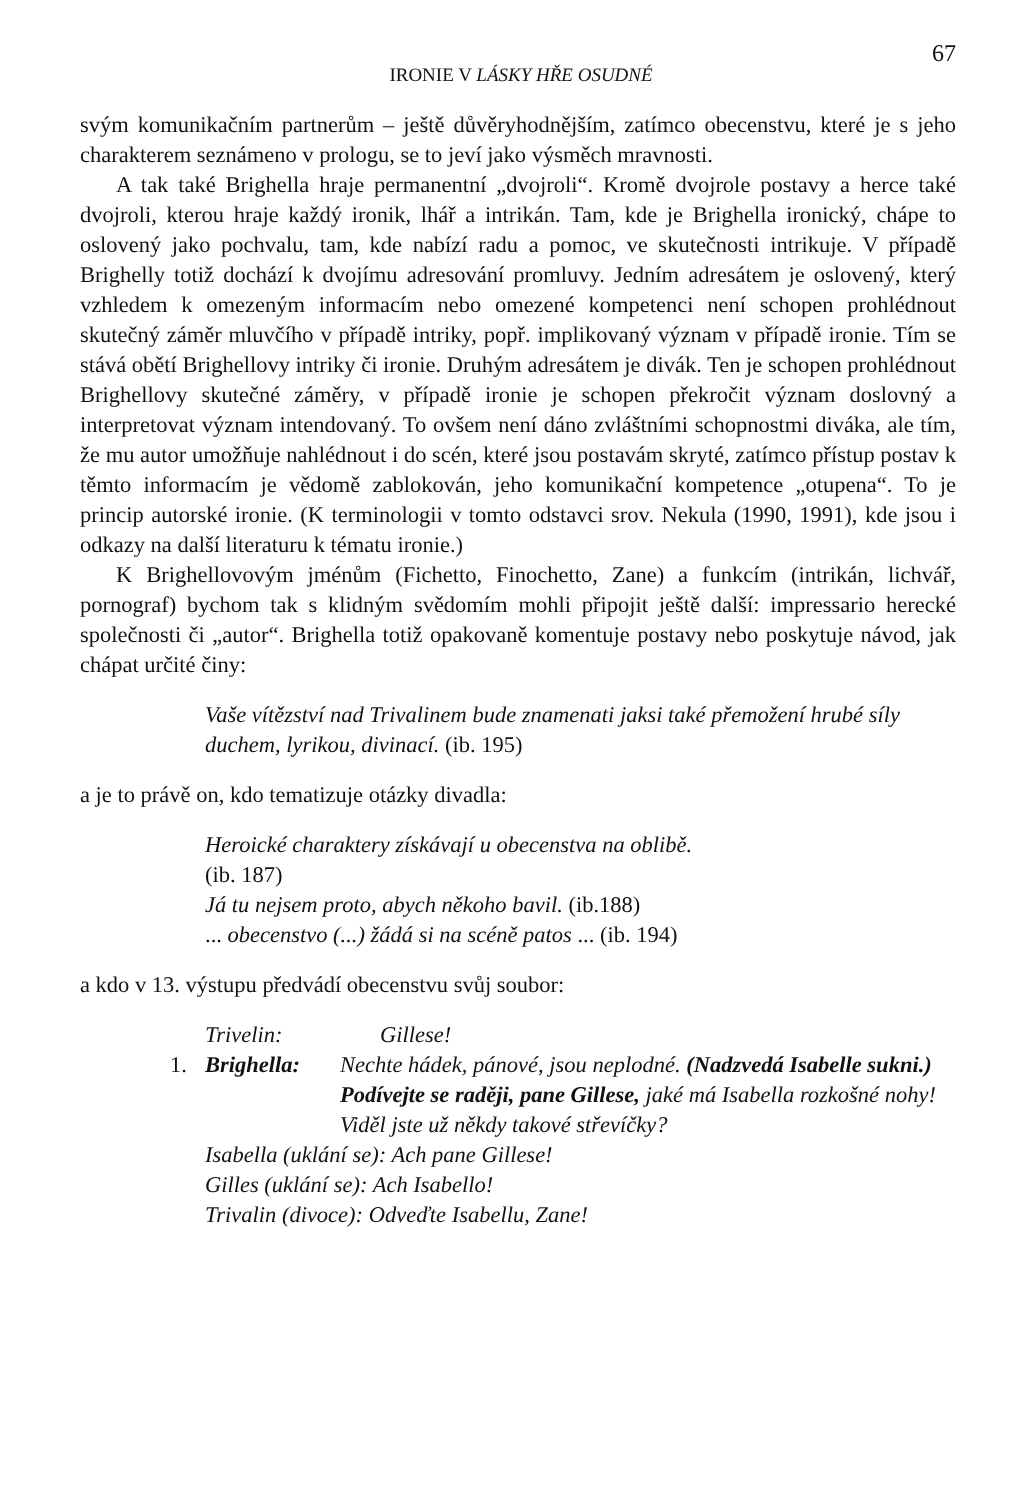IRONIE V LÁSKY HŘE OSUDNÉ 67
svým komunikačním partnerům – ještě důvěryhodnějším, zatímco obecenstvu, které je s jeho charakterem seznámeno v prologu, se to jeví jako výsměch mravnosti.
A tak také Brighella hraje permanentní „dvojroli“. Kromě dvojrole postavy a herce také dvojroli, kterou hraje každý ironik, lhář a intrikán. Tam, kde je Brighella ironický, chápe to oslovený jako pochvalu, tam, kde nabízí radu a pomoc, ve skutečnosti intrikuje. V případě Brighelly totiž dochází k dvojímu adresování promluvy. Jedním adresátem je oslovený, který vzhledem k omezeným informacím nebo omezené kompetenci není schopen prohlédnout skutečný záměr mluvčího v případě intriky, popř. implikovaný význam v případě ironie. Tím se stává obětí Brighellovy intriky či ironie. Druhým adresátem je divák. Ten je schopen prohlédnout Brighellovy skutečné záměry, v případě ironie je schopen překročit význam doslovný a interpretovat význam intendovaný. To ovšem není dáno zvláštními schopnostmi diváka, ale tím, že mu autor umožňuje nahlédnout i do scén, které jsou postavám skryté, zatímco přístup postav k těmto informacím je vědomě zablokován, jeho komunikační kompetence „otupena“. To je princip autorské ironie. (K terminologii v tomto odstavci srov. Nekula (1990, 1991), kde jsou i odkazy na další literaturu k tématu ironie.)
K Brighellovovým jménům (Fichetto, Finochetto, Zane) a funkcím (intrikán, lichvář, pornograf) bychom tak s klidným svědomím mohli připojit ještě další: impressario herecké společnosti či „autor“. Brighella totiž opakovaně komentuje postavy nebo poskytuje návod, jak chápat určité činy:
Vaše vítězství nad Trivalinem bude znamenati jaksi také přemožení hrubé síly duchem, lyrikou, divinací. (ib. 195)
a je to právě on, kdo tematizuje otázky divadla:
Heroické charaktery získávají u obecenstva na oblibě.
(ib. 187)
Já tu nejsem proto, abych někoho bavil. (ib.188)
... obecenstvo (...) žádá si na scéně patos ... (ib. 194)
a kdo v 13. výstupu předvádí obecenstvu svůj soubor:
Trivelin: Gillese!
1. Brighella: Nechte hádek, pánové, jsou neplodné. (Nadzvedá Isabelle sukni.) Podívejte se raději, pane Gillese, jaké má Isabella rozkošné nohy! Viděl jste už někdy takové střevíčky?
Isabella (uklání se): Ach pane Gillese!
Gilles (uklání se): Ach Isabello!
Trivalin (divoce): Odveďte Isabellu, Zane!